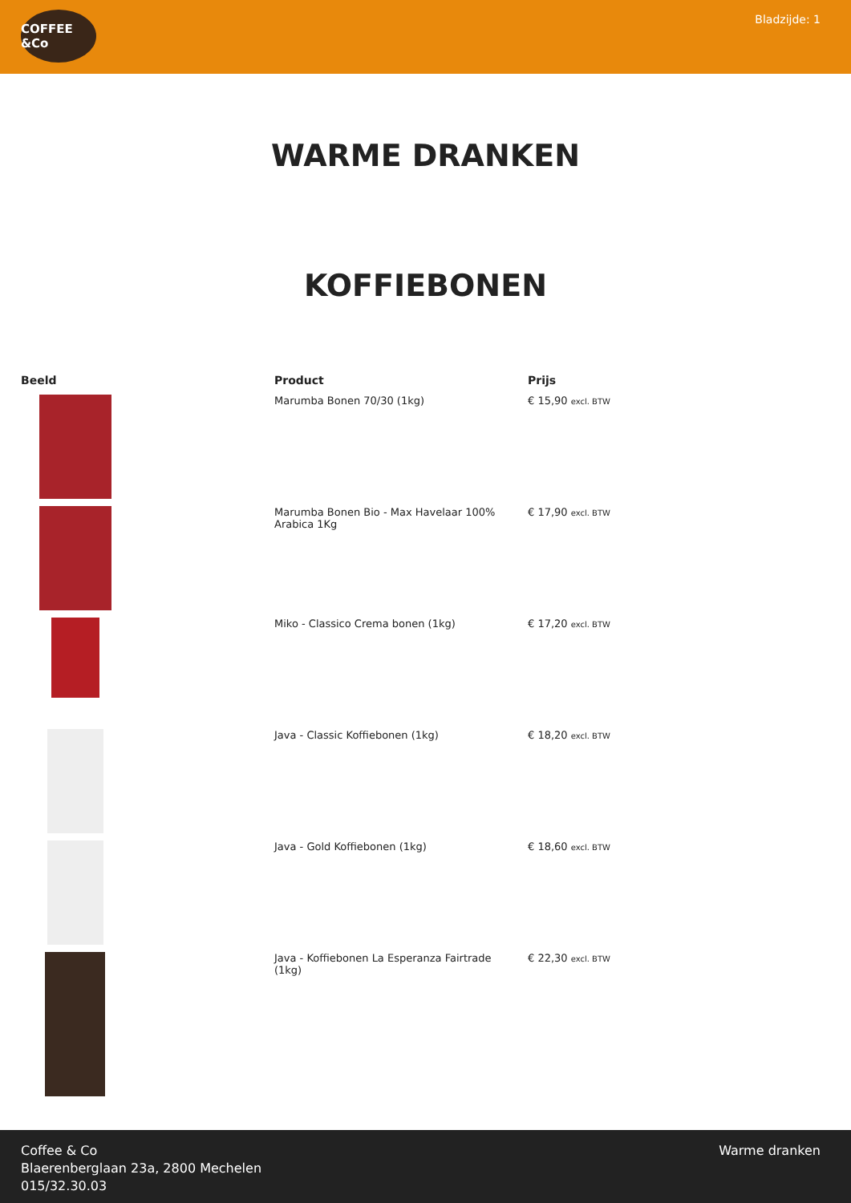COFFEE &Co
Bladzijde: 1
WARME DRANKEN
KOFFIEBONEN
| Beeld | Product | Prijs |
| --- | --- | --- |
| | Marumba Bonen 70/30 (1kg) | € 15,90 excl. BTW |
| | Marumba Bonen Bio - Max Havelaar 100% Arabica 1Kg | € 17,90 excl. BTW |
| | Miko - Classico Crema bonen (1kg) | € 17,20 excl. BTW |
| | Java - Classic Koffiebonen (1kg) | € 18,20 excl. BTW |
| | Java - Gold Koffiebonen (1kg) | € 18,60 excl. BTW |
| | Java - Koffiebonen La Esperanza Fairtrade (1kg) | € 22,30 excl. BTW |
Coffee & Co
Blaerenberglaan 23a, 2800 Mechelen
015/32.30.03
Warme dranken